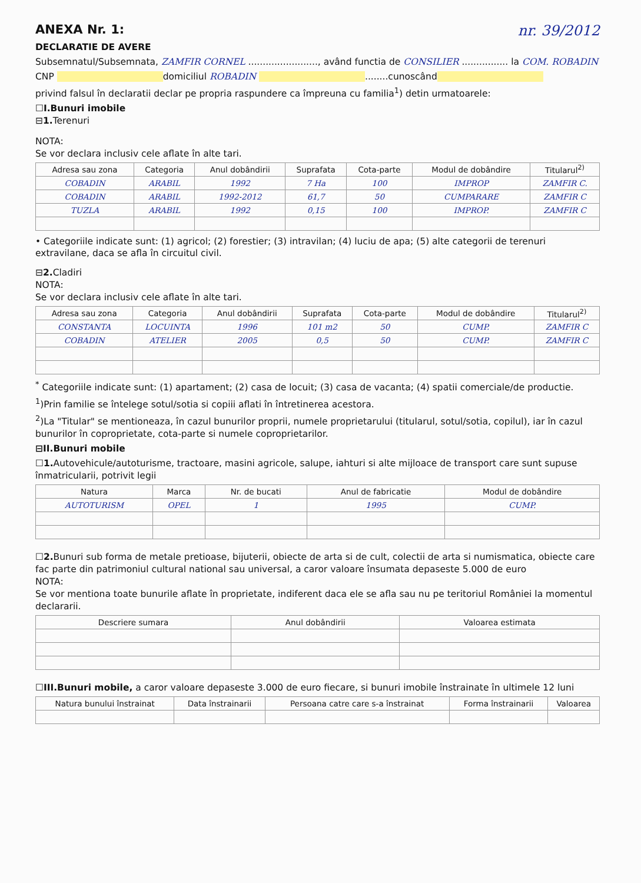ANEXA Nr. 1: nr. 39/2012
DECLARATIE DE AVERE
Subsemnatul/Subsemnata, ZAMFIR CORNEL ........................, având functia de CONSILIER ................ la COM. ROBADIN
CNP domiciliul ROBADIN ........cunoscând
privind falsul în declaratii declar pe propria raspundere ca împreuna cu familia<sup>1</sup>) detin urmatoarele:
☐I.Bunuri imobile
⊟1. Terenuri
NOTA:
Se vor declara inclusiv cele aflate în alte tari.
| Adresa sau zona | Categoria | Anul dobândirii | Suprafata | Cota-parte | Modul de dobândire | Titularul<sup>2)</sup> |
| --- | --- | --- | --- | --- | --- | --- |
| COBADIN | ARABIL | 1992 | 7 Ha | 100 | IMPROP | ZAMFIR C. |
| COBADIN | ARABIL | 1992-2012 | 61,7 | 50 | CUMPARARE | ZAMFIR C |
| TUZLA | ARABIL | 1992 | 0,15 | 100 | IMPROP. | ZAMFIR C |
• Categoriile indicate sunt: (1) agricol; (2) forestier; (3) intravilan; (4) luciu de apa; (5) alte categorii de terenuri extravilane, daca se afla în circuitul civil.
⊟2. Cladiri
NOTA:
Se vor declara inclusiv cele aflate în alte tari.
| Adresa sau zona | Categoria | Anul dobândirii | Suprafata | Cota-parte | Modul de dobândire | Titularul<sup>2)</sup> |
| --- | --- | --- | --- | --- | --- | --- |
| CONSTANTA | LOCUINTA | 1996 | 101 m2 | 50 | CUMP. | ZAMFIR C |
| COBADIN | ATELIER | 2005 | 0,5 | 50 | CUMP. | ZAMFIR C |
<sup>*</sup> Categoriile indicate sunt: (1) apartament; (2) casa de locuit; (3) casa de vacanta; (4) spatii comerciale/de productie.
<sup>1</sup>)Prin familie se întelege sotul/sotia si copiii aflati în întretinerea acestora.
<sup>2</sup>)La "Titular" se mentioneaza, în cazul bunurilor proprii, numele proprietarului (titularul, sotul/sotia, copilul), iar în cazul bunurilor în coproprietate, cota-parte si numele coproprietarilor.
⊟II.Bunuri mobile
☐1. Autovehicule/autoturisme, tractoare, masini agricole, salupe, iahturi si alte mijloace de transport care sunt supuse înmatricularii, potrivit legii
| Natura | Marca | Nr. de bucati | Anul de fabricatie | Modul de dobândire |
| --- | --- | --- | --- | --- |
| AUTOTURISM | OPEL | 1 | 1995 | CUMP. |
☐2. Bunuri sub forma de metale pretioase, bijuterii, obiecte de arta si de cult, colectii de arta si numismatica, obiecte care fac parte din patrimoniul cultural national sau universal, a caror valoare însumata depaseste 5.000 de euro
NOTA:
Se vor mentiona toate bunurile aflate în proprietate, indiferent daca ele se afla sau nu pe teritoriul României la momentul declararii.
| Descriere sumara | Anul dobândirii | Valoarea estimata |
| --- | --- | --- |
☐III.Bunuri mobile, a caror valoare depaseste 3.000 de euro fiecare, si bunuri imobile înstrainate în ultimele 12 luni
| Natura bunului înstrainat | Data înstrainarii | Persoana catre care s-a înstrainat | Forma înstrainarii | Valoarea |
| --- | --- | --- | --- | --- |